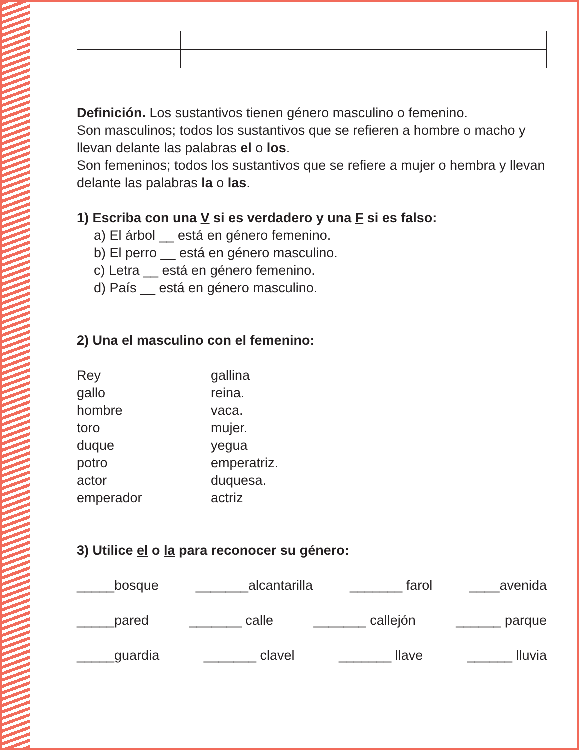Definición. Los sustantivos tienen género masculino o femenino.
Son masculinos; todos los sustantivos que se refieren a hombre o macho y llevan delante las palabras el o los.
Son femeninos; todos los sustantivos que se refiere a mujer o hembra y llevan delante las palabras la o las.
1) Escriba con una V si es verdadero y una F si es falso:
a) El árbol __ está en género femenino.
b) El perro __ está en género masculino.
c) Letra __ está en género femenino.
d) País __ está en género masculino.
2) Una el masculino con el femenino:
Rey
gallo
hombre
toro
duque
potro
actor
emperador
gallina
reina.
vaca.
mujer.
yegua
emperatriz.
duquesa.
actriz
3) Utilice el o la para reconocer su género:
_____bosque _______alcantarilla _______ farol ____avenida
_____pared _______ calle _______ callejón ______ parque
_____guardia _______ clavel _______ llave ______ lluvia